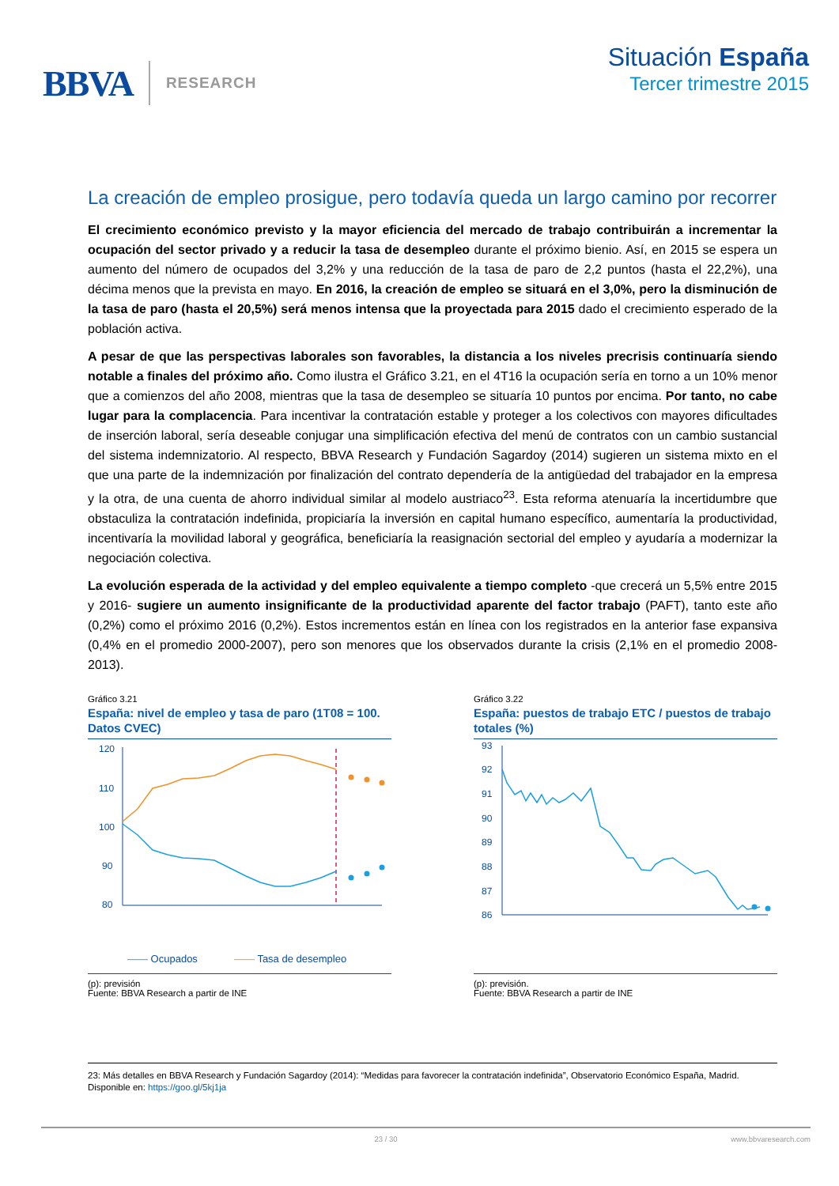BBVA RESEARCH
Situación España
Tercer trimestre 2015
La creación de empleo prosigue, pero todavía queda un largo camino por recorrer
El crecimiento económico previsto y la mayor eficiencia del mercado de trabajo contribuirán a incrementar la ocupación del sector privado y a reducir la tasa de desempleo durante el próximo bienio. Así, en 2015 se espera un aumento del número de ocupados del 3,2% y una reducción de la tasa de paro de 2,2 puntos (hasta el 22,2%), una décima menos que la prevista en mayo. En 2016, la creación de empleo se situará en el 3,0%, pero la disminución de la tasa de paro (hasta el 20,5%) será menos intensa que la proyectada para 2015 dado el crecimiento esperado de la población activa.
A pesar de que las perspectivas laborales son favorables, la distancia a los niveles precrisis continuaría siendo notable a finales del próximo año. Como ilustra el Gráfico 3.21, en el 4T16 la ocupación sería en torno a un 10% menor que a comienzos del año 2008, mientras que la tasa de desempleo se situaría 10 puntos por encima. Por tanto, no cabe lugar para la complacencia. Para incentivar la contratación estable y proteger a los colectivos con mayores dificultades de inserción laboral, sería deseable conjugar una simplificación efectiva del menú de contratos con un cambio sustancial del sistema indemnizatorio. Al respecto, BBVA Research y Fundación Sagardoy (2014) sugieren un sistema mixto en el que una parte de la indemnización por finalización del contrato dependería de la antigüedad del trabajador en la empresa y la otra, de una cuenta de ahorro individual similar al modelo austriaco<sup>23</sup>. Esta reforma atenuaría la incertidumbre que obstaculiza la contratación indefinida, propiciaría la inversión en capital humano específico, aumentaría la productividad, incentivaría la movilidad laboral y geográfica, beneficiaría la reasignación sectorial del empleo y ayudaría a modernizar la negociación colectiva.
La evolución esperada de la actividad y del empleo equivalente a tiempo completo -que crecerá un 5,5% entre 2015 y 2016- sugiere un aumento insignificante de la productividad aparente del factor trabajo (PAFT), tanto este año (0,2%) como el próximo 2016 (0,2%). Estos incrementos están en línea con los registrados en la anterior fase expansiva (0,4% en el promedio 2000-2007), pero son menores que los observados durante la crisis (2,1% en el promedio 2008-2013).
Gráfico 3.21
España: nivel de empleo y tasa de paro (1T08 = 100. Datos CVEC)
120
110
100
90
80
—— Ocupados
—— Tasa de desempleo
(p): previsión
Fuente: BBVA Research a partir de INE
Gráfico 3.22
España: puestos de trabajo ETC / puestos de trabajo totales (%)
93
92
91
90
89
88
87
86
(p): previsión.
Fuente: BBVA Research a partir de INE
23: Más detalles en BBVA Research y Fundación Sagardoy (2014): “Medidas para favorecer la contratación indefinida”, Observatorio Económico España, Madrid. Disponible en: https://goo.gl/5kj1ja
23 / 30 www.bbvaresearch.com